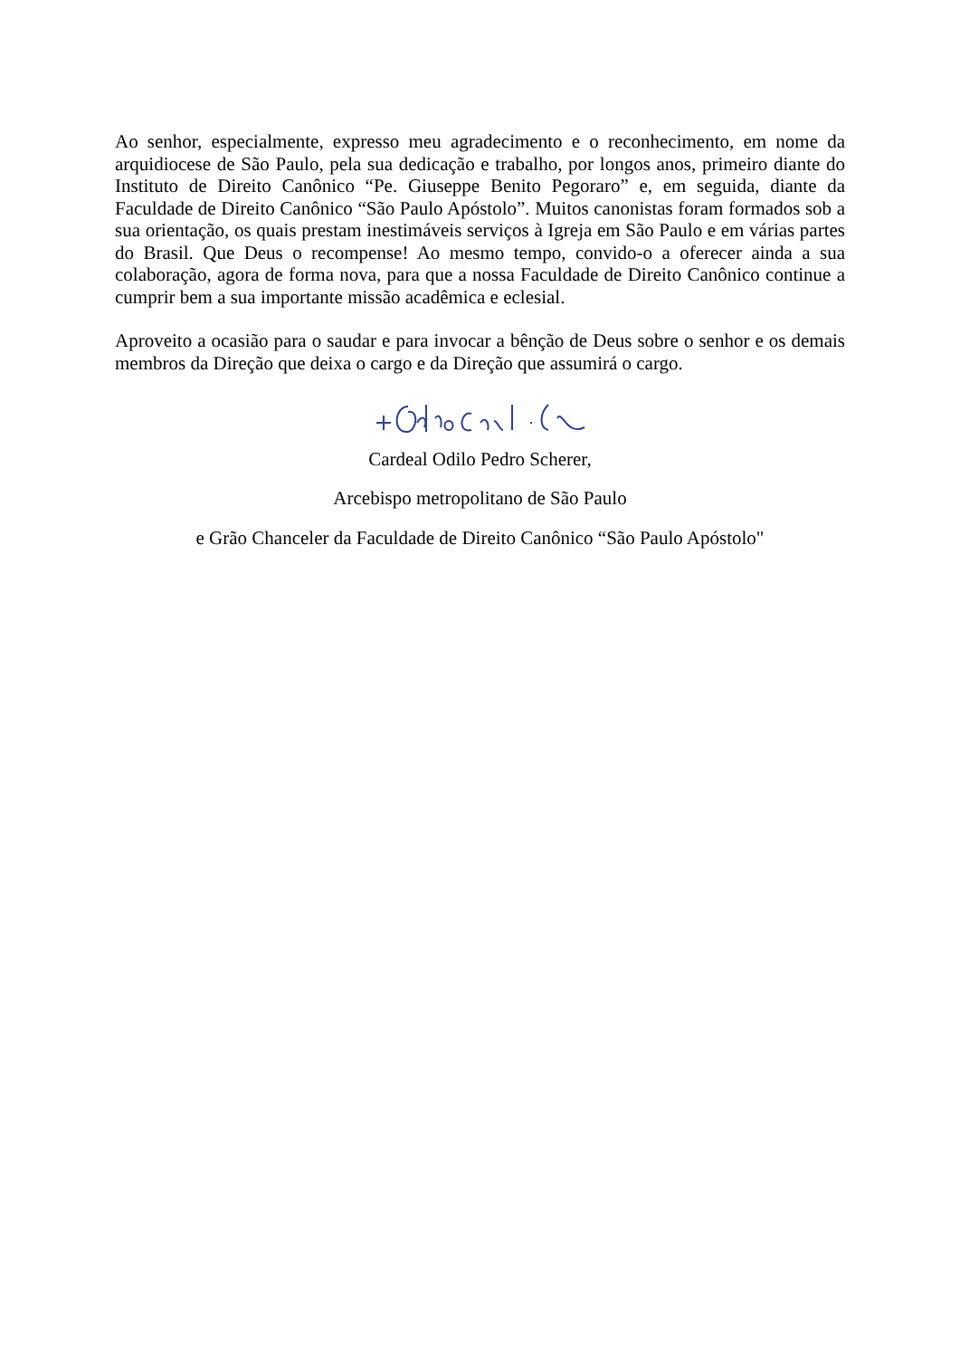Ao senhor, especialmente, expresso meu agradecimento e o reconhecimento, em nome da arquidiocese de São Paulo, pela sua dedicação e trabalho, por longos anos, primeiro diante do Instituto de Direito Canônico “Pe. Giuseppe Benito Pegoraro” e, em seguida, diante da Faculdade de Direito Canônico “São Paulo Apóstolo”. Muitos canonistas foram formados sob a sua orientação, os quais prestam inestimáveis serviços à Igreja em São Paulo e em várias partes do Brasil. Que Deus o recompense! Ao mesmo tempo, convido-o a oferecer ainda a sua colaboração, agora de forma nova, para que a nossa Faculdade de Direito Canônico continue a cumprir bem a sua importante missão acadêmica e eclesial.
Aproveito a ocasião para o saudar e para invocar a bênção de Deus sobre o senhor e os demais membros da Direção que deixa o cargo e da Direção que assumirá o cargo.
Cardeal Odilo Pedro Scherer,
Arcebispo metropolitano de São Paulo
e Grão Chanceler da Faculdade de Direito Canônico “São Paulo Apóstolo"